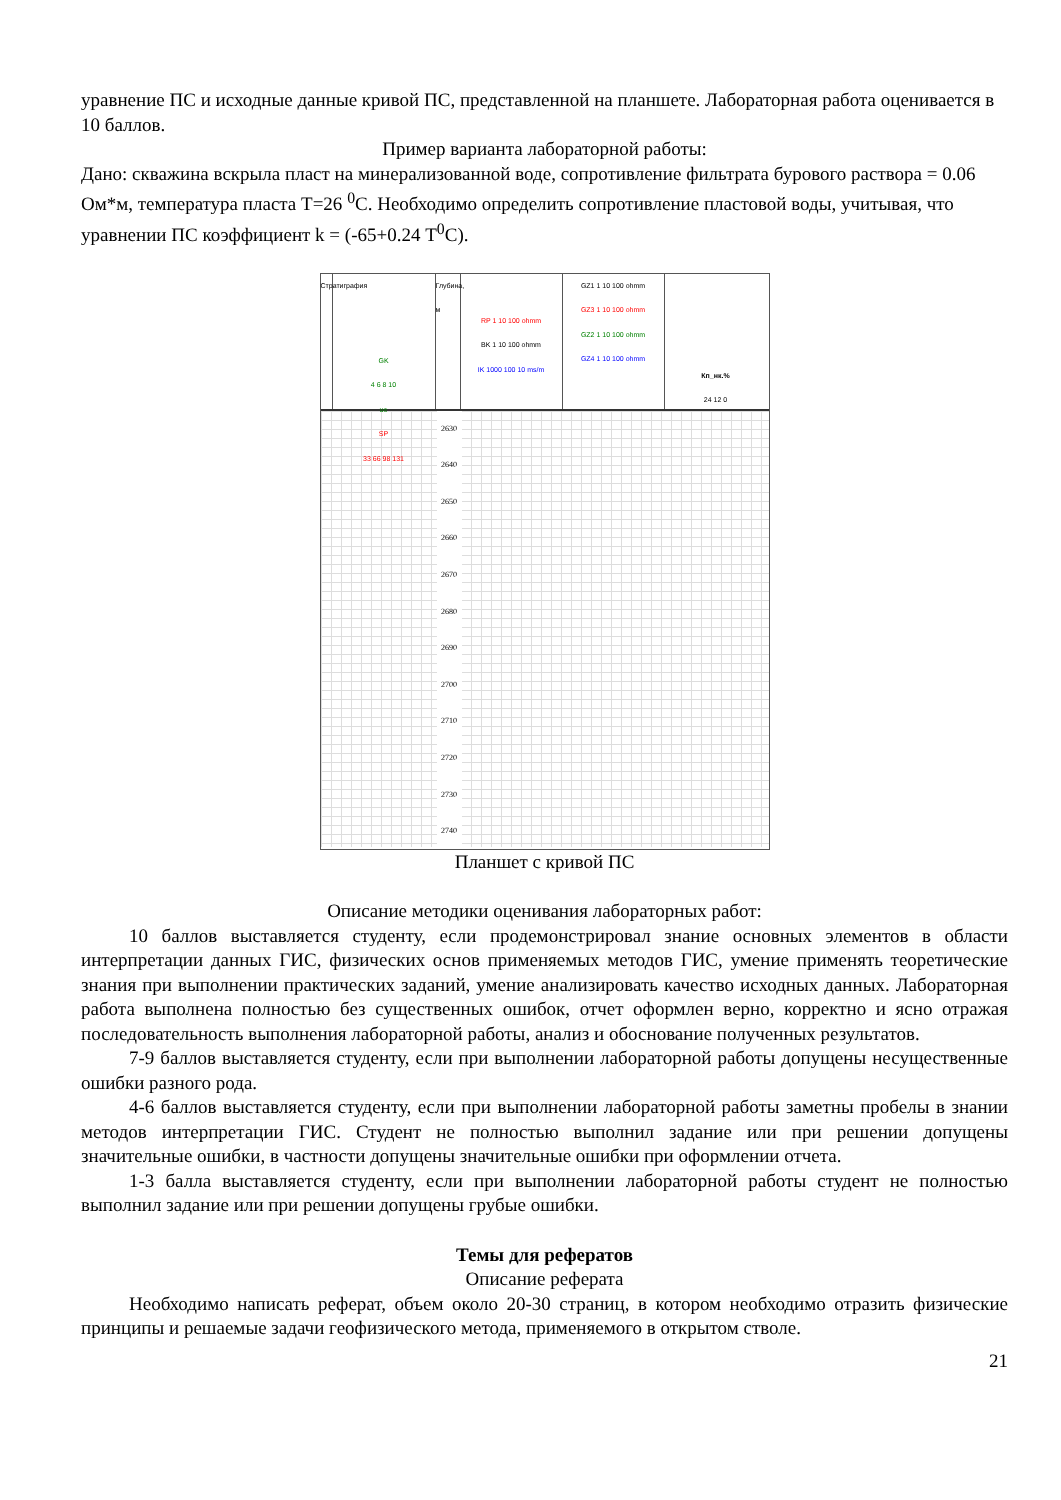уравнение ПС и исходные данные кривой ПС, представленной на планшете. Лабораторная работа оценивается в 10 баллов.
Пример варианта лабораторной работы:
Дано: скважина вскрыла пласт на минерализованной воде, сопротивление фильтрата бурового раствора = 0.06 Ом*м, температура пласта Т=26 <sup>0</sup>С. Необходимо определить сопротивление пластовой воды, учитывая, что уравнении ПС коэффициент k = (-65+0.24 Т<sup>0</sup>С).
Стратиграфия
GK
4 6 8 10
ue
SP
33 66 98 131
Глубина, м
RP 1 10 100 ohmm
BK 1 10 100 ohmm
IK 1000 100 10 ms/m
GZ1 1 10 100 ohmm
GZ3 1 10 100 ohmm
GZ2 1 10 100 ohmm
GZ4 1 10 100 ohmm
Кп_нк.%
24 12 0
2630 2640 2650 2660 2670 2680 2690 2700 2710 2720 2730 2740
Планшет с кривой ПС
Описание методики оценивания лабораторных работ:
10 баллов выставляется студенту, если продемонстрировал знание основных элементов в области интерпретации данных ГИС, физических основ применяемых методов ГИС, умение применять теоретические знания при выполнении практических заданий, умение анализировать качество исходных данных. Лабораторная работа выполнена полностью без существенных ошибок, отчет оформлен верно, корректно и ясно отражая последовательность выполнения лабораторной работы, анализ и обоснование полученных результатов.
7-9 баллов выставляется студенту, если при выполнении лабораторной работы допущены несущественные ошибки разного рода.
4-6 баллов выставляется студенту, если при выполнении лабораторной работы заметны пробелы в знании методов интерпретации ГИС. Студент не полностью выполнил задание или при решении допущены значительные ошибки, в частности допущены значительные ошибки при оформлении отчета.
1-3 балла выставляется студенту, если при выполнении лабораторной работы студент не полностью выполнил задание или при решении допущены грубые ошибки.
Темы для рефератов
Описание реферата
Необходимо написать реферат, объем около 20-30 страниц, в котором необходимо отразить физические принципы и решаемые задачи геофизического метода, применяемого в открытом стволе.
21